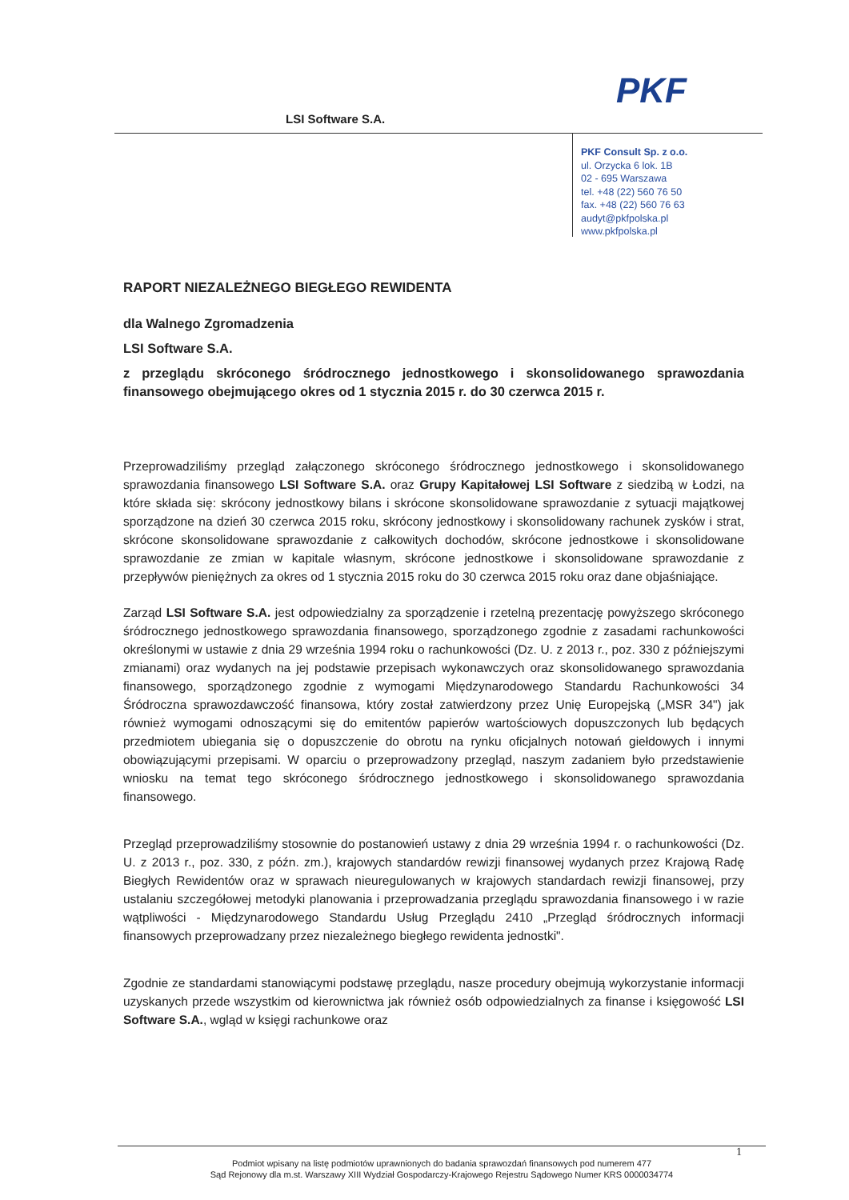LSI Software S.A.
PKF
PKF Consult Sp. z o.o.
ul. Orzycka 6 lok. 1B
02 - 695 Warszawa
tel. +48 (22) 560 76 50
fax. +48 (22) 560 76 63
audyt@pkfpolska.pl
www.pkfpolska.pl
RAPORT NIEZALEŻNEGO BIEGŁEGO REWIDENTA
dla Walnego Zgromadzenia
LSI Software S.A.
z przeglądu skróconego śródrocznego jednostkowego i skonsolidowanego sprawozdania finansowego obejmującego okres od 1 stycznia 2015 r. do 30 czerwca 2015 r.
Przeprowadziliśmy przegląd załączonego skróconego śródrocznego jednostkowego i skonsolidowanego sprawozdania finansowego LSI Software S.A. oraz Grupy Kapitałowej LSI Software z siedzibą w Łodzi, na które składa się: skrócony jednostkowy bilans i skrócone skonsolidowane sprawozdanie z sytuacji majątkowej sporządzone na dzień 30 czerwca 2015 roku, skrócony jednostkowy i skonsolidowany rachunek zysków i strat, skrócone skonsolidowane sprawozdanie z całkowitych dochodów, skrócone jednostkowe i skonsolidowane sprawozdanie ze zmian w kapitale własnym, skrócone jednostkowe i skonsolidowane sprawozdanie z przepływów pieniężnych za okres od 1 stycznia 2015 roku do 30 czerwca 2015 roku oraz dane objaśniające.
Zarząd LSI Software S.A. jest odpowiedzialny za sporządzenie i rzetelną prezentację powyższego skróconego śródrocznego jednostkowego sprawozdania finansowego, sporządzonego zgodnie z zasadami rachunkowości określonymi w ustawie z dnia 29 września 1994 roku o rachunkowości (Dz. U. z 2013 r., poz. 330 z późniejszymi zmianami) oraz wydanych na jej podstawie przepisach wykonawczych oraz skonsolidowanego sprawozdania finansowego, sporządzonego zgodnie z wymogami Międzynarodowego Standardu Rachunkowości 34 Śródroczna sprawozdawczość finansowa, który został zatwierdzony przez Unię Europejską („MSR 34") jak również wymogami odnoszącymi się do emitentów papierów wartościowych dopuszczonych lub będących przedmiotem ubiegania się o dopuszczenie do obrotu na rynku oficjalnych notowań giełdowych i innymi obowiązującymi przepisami. W oparciu o przeprowadzony przegląd, naszym zadaniem było przedstawienie wniosku na temat tego skróconego śródrocznego jednostkowego i skonsolidowanego sprawozdania finansowego.
Przegląd przeprowadziliśmy stosownie do postanowień ustawy z dnia 29 września 1994 r. o rachunkowości (Dz. U. z 2013 r., poz. 330, z późn. zm.), krajowych standardów rewizji finansowej wydanych przez Krajową Radę Biegłych Rewidentów oraz w sprawach nieuregulowanych w krajowych standardach rewizji finansowej, przy ustalaniu szczegółowej metodyki planowania i przeprowadzania przeglądu sprawozdania finansowego i w razie wątpliwości - Międzynarodowego Standardu Usług Przeglądu 2410 „Przegląd śródrocznych informacji finansowych przeprowadzany przez niezależnego biegłego rewidenta jednostki".
Zgodnie ze standardami stanowiącymi podstawę przeglądu, nasze procedury obejmują wykorzystanie informacji uzyskanych przede wszystkim od kierownictwa jak również osób odpowiedzialnych za finanse i księgowość LSI Software S.A., wgląd w księgi rachunkowe oraz
1
Podmiot wpisany na listę podmiotów uprawnionych do badania sprawozdań finansowych pod numerem 477
Sąd Rejonowy dla m.st. Warszawy XIII Wydział Gospodarczy-Krajowego Rejestru Sądowego Numer KRS 0000034774